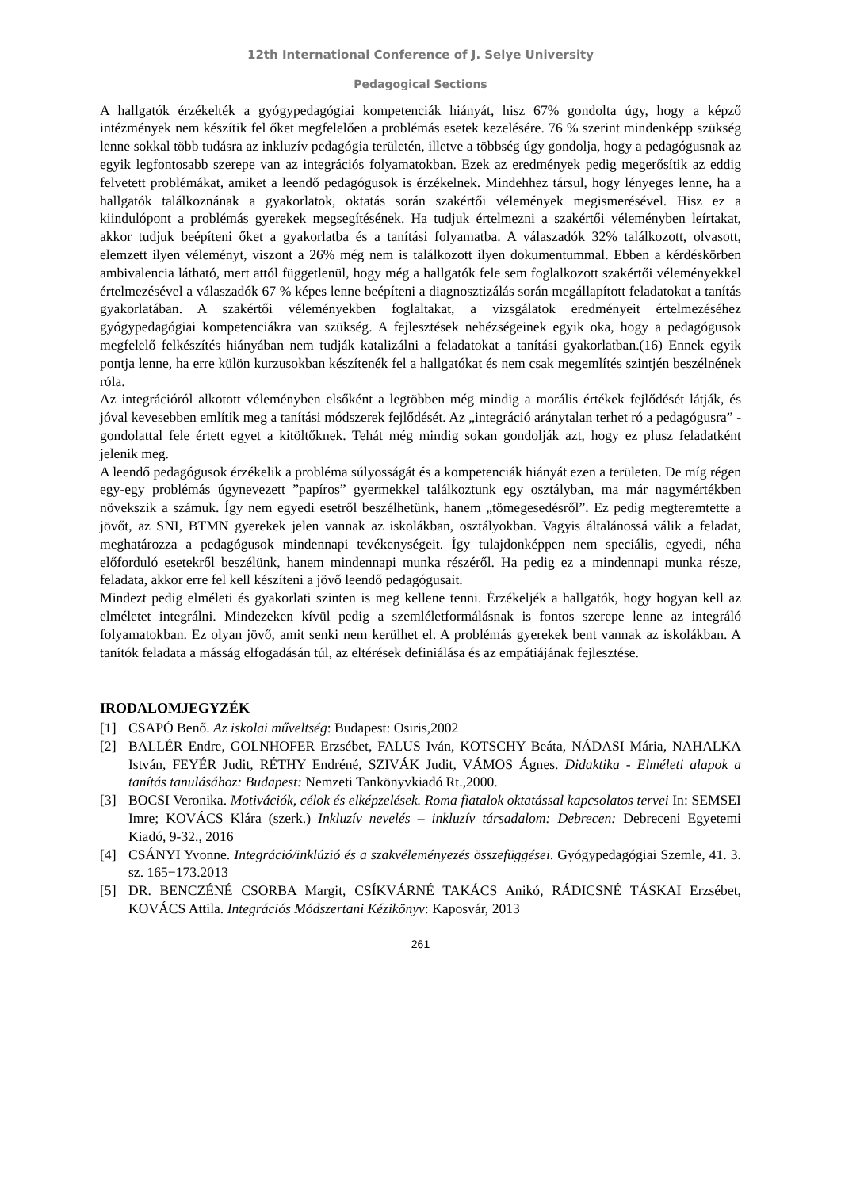12th International Conference of J. Selye University
Pedagogical Sections
A hallgatók érzékelték a gyógypedagógiai kompetenciák hiányát, hisz 67% gondolta úgy, hogy a képző intézmények nem készítik fel őket megfelelően a problémás esetek kezelésére. 76 % szerint mindenképp szükség lenne sokkal több tudásra az inkluzív pedagógia területén, illetve a többség úgy gondolja, hogy a pedagógusnak az egyik legfontosabb szerepe van az integrációs folyamatokban. Ezek az eredmények pedig megerősítik az eddig felvetett problémákat, amiket a leendő pedagógusok is érzékelnek. Mindehhez társul, hogy lényeges lenne, ha a hallgatók találkoznának a gyakorlatok, oktatás során szakértői vélemények megismerésével. Hisz ez a kiindulópont a problémás gyerekek megsegítésének. Ha tudjuk értelmezni a szakértői véleményben leírtakat, akkor tudjuk beépíteni őket a gyakorlatba és a tanítási folyamatba. A válaszadók 32% találkozott, olvasott, elemzett ilyen véleményt, viszont a 26% még nem is találkozott ilyen dokumentummal. Ebben a kérdéskörben ambivalencia látható, mert attól függetlenül, hogy még a hallgatók fele sem foglalkozott szakértői véleményekkel értelmezésével a válaszadók 67 % képes lenne beépíteni a diagnosztizálás során megállapított feladatokat a tanítás gyakorlatában. A szakértői véleményekben foglaltakat, a vizsgálatok eredményeit értelmezéséhez gyógypedagógiai kompetenciákra van szükség. A fejlesztések nehézségeinek egyik oka, hogy a pedagógusok megfelelő felkészítés hiányában nem tudják katalizálni a feladatokat a tanítási gyakorlatban.(16) Ennek egyik pontja lenne, ha erre külön kurzusokban készítenék fel a hallgatókat és nem csak megemlítés szintjén beszélnének róla.
Az integrációról alkotott véleményben elsőként a legtöbben még mindig a morális értékek fejlődését látják, és jóval kevesebben említik meg a tanítási módszerek fejlődését. Az „integráció aránytalan terhet ró a pedagógusra” - gondolattal fele értett egyet a kitöltőknek. Tehát még mindig sokan gondolják azt, hogy ez plusz feladatként jelenik meg.
A leendő pedagógusok érzékelik a probléma súlyosságát és a kompetenciák hiányát ezen a területen. De míg régen egy-egy problémás úgynevezett ”papíros” gyermekkel találkoztunk egy osztályban, ma már nagymértékben növekszik a számuk. Így nem egyedi esetről beszélhetünk, hanem „tömegesedésről”. Ez pedig megteremtette a jövőt, az SNI, BTMN gyerekek jelen vannak az iskolákban, osztályokban. Vagyis általánossá válik a feladat, meghatározza a pedagógusok mindennapi tevékenységeit. Így tulajdonképpen nem speciális, egyedi, néha előforduló esetekről beszélünk, hanem mindennapi munka részéről. Ha pedig ez a mindennapi munka része, feladata, akkor erre fel kell készíteni a jövő leendő pedagógusait.
Mindezt pedig elméleti és gyakorlati szinten is meg kellene tenni. Érzékeljék a hallgatók, hogy hogyan kell az elméletet integrálni. Mindezeken kívül pedig a szemléletformálásnak is fontos szerepe lenne az integráló folyamatokban. Ez olyan jövő, amit senki nem kerülhet el. A problémás gyerekek bent vannak az iskolákban. A tanítók feladata a másság elfogadásán túl, az eltérések definiálása és az empátiájának fejlesztése.
IRODALOMJEGYZÉK
[1] CSAPÓ Benő. Az iskolai műveltség: Budapest: Osiris,2002
[2] BALLÉR Endre, GOLNHOFER Erzsébet, FALUS Iván, KOTSCHY Beáta, NÁDASI Mária, NAHALKA István, FEYÉR Judit, RÉTHY Endréné, SZIVÁK Judit, VÁMOS Ágnes. Didaktika - Elméleti alapok a tanítás tanulásához: Budapest: Nemzeti Tankönyvkiadó Rt.,2000.
[3] BOCSI Veronika. Motivációk, célok és elképzelések. Roma fiatalok oktatással kapcsolatos tervei In: SEMSEI Imre; KOVÁCS Klára (szerk.) Inkluzív nevelés – inkluzív társadalom: Debrecen: Debreceni Egyetemi Kiadó, 9-32., 2016
[4] CSÁNYI Yvonne. Integráció/inklúzió és a szakvéleményezés összefüggései. Gyógypedagógiai Szemle, 41. 3. sz. 165−173.2013
[5] DR. BENCZÉNÉ CSORBA Margit, CSÍKVÁRNÉ TAKÁCS Anikó, RÁDICSNÉ TÁSKAI Erzsébet, KOVÁCS Attila. Integrációs Módszertani Kézikönyv: Kaposvár, 2013
261